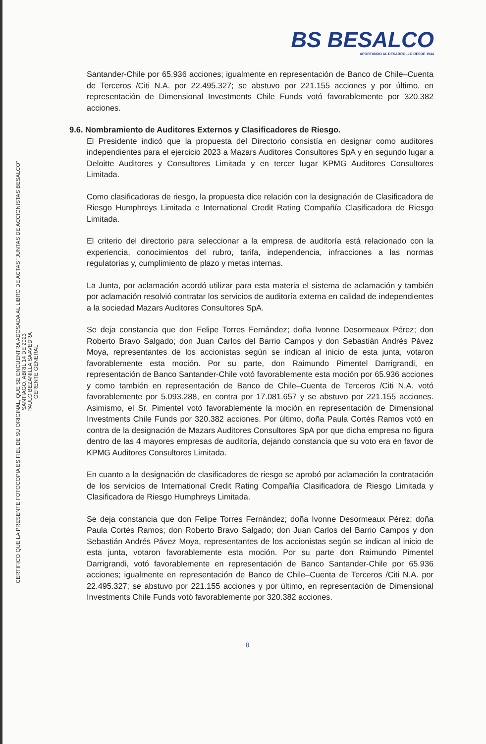BS BESALCO
APORTANDO AL DESARROLLO DESDE 1944
CERTIFICO QUE LA PRESENTE FOTOCOPIA ES FIEL DE SU ORIGINAL, QUE SE ENCUENTRA ADOSADA AL LIBRO DE ACTAS “JUNTAS DE ACCIONISTAS BESALCO”
SANTIAGO, ABRIL 14 DE 2023
PAULO BEZANILLA SAAVEDRA
GERENTE GENERAL
Santander-Chile por 65.936 acciones; igualmente en representación de Banco de Chile–Cuenta de Terceros /Citi N.A. por 22.495.327; se abstuvo por 221.155 acciones y por último, en representación de Dimensional Investments Chile Funds votó favorablemente por 320.382 acciones.
9.6. Nombramiento de Auditores Externos y Clasificadores de Riesgo.
El Presidente indicó que la propuesta del Directorio consistía en designar como auditores independientes para el ejercicio 2023 a Mazars Auditores Consultores SpA y en segundo lugar a Deloitte Auditores y Consultores Limitada y en tercer lugar KPMG Auditores Consultores Limitada.
Como clasificadoras de riesgo, la propuesta dice relación con la designación de Clasificadora de Riesgo Humphreys Limitada e International Credit Rating Compañía Clasificadora de Riesgo Limitada.
El criterio del directorio para seleccionar a la empresa de auditoría está relacionado con la experiencia, conocimientos del rubro, tarifa, independencia, infracciones a las normas regulatorias y, cumplimiento de plazo y metas internas.
La Junta, por aclamación acordó utilizar para esta materia el sistema de aclamación y también por aclamación resolvió contratar los servicios de auditoría externa en calidad de independientes a la sociedad Mazars Auditores Consultores SpA.
Se deja constancia que don Felipe Torres Fernández; doña Ivonne Desormeaux Pérez; don Roberto Bravo Salgado; don Juan Carlos del Barrio Campos y don Sebastián Andrés Pávez Moya, representantes de los accionistas según se indican al inicio de esta junta, votaron favorablemente esta moción. Por su parte, don Raimundo Pimentel Darrigrandi, en representación de Banco Santander-Chile votó favorablemente esta moción por 65.936 acciones y como también en representación de Banco de Chile–Cuenta de Terceros /Citi N.A. votó favorablemente por 5.093.288, en contra por 17.081.657 y se abstuvo por 221.155 acciones. Asimismo, el Sr. Pimentel votó favorablemente la moción en representación de Dimensional Investments Chile Funds por 320.382 acciones. Por último, doña Paula Cortés Ramos votó en contra de la designación de Mazars Auditores Consultores SpA por que dicha empresa no figura dentro de las 4 mayores empresas de auditoría, dejando constancia que su voto era en favor de KPMG Auditores Consultores Limitada.
En cuanto a la designación de clasificadores de riesgo se aprobó por aclamación la contratación de los servicios de International Credit Rating Compañía Clasificadora de Riesgo Limitada y Clasificadora de Riesgo Humphreys Limitada.
Se deja constancia que don Felipe Torres Fernández; doña Ivonne Desormeaux Pérez; doña Paula Cortés Ramos; don Roberto Bravo Salgado; don Juan Carlos del Barrio Campos y don Sebastián Andrés Pávez Moya, representantes de los accionistas según se indican al inicio de esta junta, votaron favorablemente esta moción. Por su parte don Raimundo Pimentel Darrigrandi, votó favorablemente en representación de Banco Santander-Chile por 65.936 acciones; igualmente en representación de Banco de Chile–Cuenta de Terceros /Citi N.A. por 22.495.327; se abstuvo por 221.155 acciones y por último, en representación de Dimensional Investments Chile Funds votó favorablemente por 320.382 acciones.
8